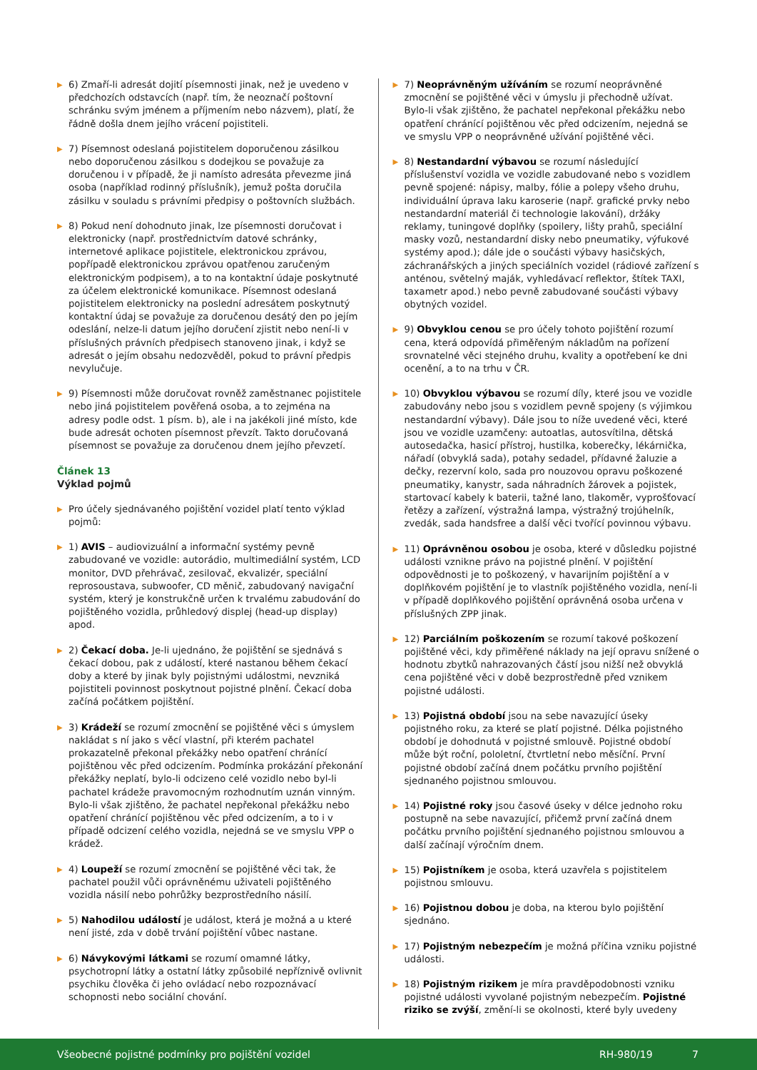▶ 6) Zmaří-li adresát dojití písemnosti jinak, než je uvedeno v předchozích odstavcích (např. tím, že neoznačí poštovní schránku svým jménem a příjmením nebo názvem), platí, že řádně došla dnem jejího vrácení pojistiteli.
▶ 7) Písemnost odeslaná pojistitelem doporučenou zásilkou nebo doporučenou zásilkou s dodejkou se považuje za doručenou i v případě, že ji namísto adresáta převezme jiná osoba (například rodinný příslušník), jemuž pošta doručila zásilku v souladu s právními předpisy o poštovních službách.
▶ 8) Pokud není dohodnuto jinak, lze písemnosti doručovat i elektronicky (např. prostřednictvím datové schránky, internetové aplikace pojistitele, elektronickou zprávou, popřípadě elektronickou zprávou opatřenou zaručeným elektronickým podpisem), a to na kontaktní údaje poskytnuté za účelem elektronické komunikace. Písemnost odeslaná pojistitelem elektronicky na poslední adresátem poskytnutý kontaktní údaj se považuje za doručenou desátý den po jejím odeslání, nelze-li datum jejího doručení zjistit nebo není-li v příslušných právních předpisech stanoveno jinak, i když se adresát o jejím obsahu nedozvěděl, pokud to právní předpis nevylučuje.
▶ 9) Písemnosti může doručovat rovněž zaměstnanec pojistitele nebo jiná pojistitelem pověřená osoba, a to zejména na adresy podle odst. 1 písm. b), ale i na jakékoli jiné místo, kde bude adresát ochoten písemnost převzít. Takto doručovaná písemnost se považuje za doručenou dnem jejího převzetí.
Článek 13
Výklad pojmů
▶ Pro účely sjednávaného pojištění vozidel platí tento výklad pojmů:
▶ 1) AVIS – audiovizuální a informační systémy pevně zabudované ve vozidle: autorádio, multimediální systém, LCD monitor, DVD přehrávač, zesilovač, ekvalizér, speciální reprosoustava, subwoofer, CD měnič, zabudovaný navigační systém, který je konstrukčně určen k trvalému zabudování do pojištěného vozidla, průhledový displej (head-up display) apod.
▶ 2) Čekací doba. Je-li ujednáno, že pojištění se sjednává s čekací dobou, pak z událostí, které nastanou během čekací doby a které by jinak byly pojistnými událostmi, nevzniká pojistiteli povinnost poskytnout pojistné plnění. Čekací doba začíná počátkem pojištění.
▶ 3) Krádeží se rozumí zmocnění se pojištěné věci s úmyslem nakládat s ní jako s věcí vlastní, při kterém pachatel prokazatelně překonal překážky nebo opatření chránící pojištěnou věc před odcizením. Podmínka prokázání překonání překážky neplatí, bylo-li odcizeno celé vozidlo nebo byl-li pachatel krádeže pravomocným rozhodnutím uznán vinným. Bylo-li však zjištěno, že pachatel nepřekonal překážku nebo opatření chránící pojištěnou věc před odcizením, a to i v případě odcizení celého vozidla, nejedná se ve smyslu VPP o krádež.
▶ 4) Loupeží se rozumí zmocnění se pojištěné věci tak, že pachatel použil vůči oprávněnému uživateli pojištěného vozidla násilí nebo pohrůžky bezprostředního násilí.
▶ 5) Nahodilou událostí je událost, která je možná a u které není jisté, zda v době trvání pojištění vůbec nastane.
▶ 6) Návykovými látkami se rozumí omamné látky, psychotropní látky a ostatní látky způsobilé nepříznivě ovlivnit psychiku člověka či jeho ovládací nebo rozpoznávací schopnosti nebo sociální chování.
▶ 7) Neoprávněným užíváním se rozumí neoprávněné zmocnění se pojištěné věci v úmyslu ji přechodně užívat. Bylo-li však zjištěno, že pachatel nepřekonal překážku nebo opatření chránící pojištěnou věc před odcizením, nejedná se ve smyslu VPP o neoprávněné užívání pojištěné věci.
▶ 8) Nestandardní výbavou se rozumí následující příslušenství vozidla ve vozidle zabudované nebo s vozidlem pevně spojené: nápisy, malby, fólie a polepy všeho druhu, individuální úprava laku karoserie (např. grafické prvky nebo nestandardní materiál či technologie lakování), držáky reklamy, tuningové doplňky (spoilery, lišty prahů, speciální masky vozů, nestandardní disky nebo pneumatiky, výfukové systémy apod.); dále jde o součásti výbavy hasičských, záchranářských a jiných speciálních vozidel (rádiové zařízení s anténou, světelný maják, vyhledávací reflektor, štítek TAXI, taxametr apod.) nebo pevně zabudované součásti výbavy obytných vozidel.
▶ 9) Obvyklou cenou se pro účely tohoto pojištění rozumí cena, která odpovídá přiměřeným nákladům na pořízení srovnatelné věci stejného druhu, kvality a opotřebení ke dni ocenění, a to na trhu v ČR.
▶ 10) Obvyklou výbavou se rozumí díly, které jsou ve vozidle zabudovány nebo jsou s vozidlem pevně spojeny (s výjimkou nestandardní výbavy). Dále jsou to níže uvedené věci, které jsou ve vozidle uzamčeny: autoatlas, autosvítilna, dětská autosedačka, hasicí přístroj, hustilka, koberečky, lékárnička, nářadí (obvyklá sada), potahy sedadel, přídavné žaluzie a dečky, rezervní kolo, sada pro nouzovou opravu poškozené pneumatiky, kanystr, sada náhradních žárovek a pojistek, startovací kabely k baterii, tažné lano, tlakoměr, vyprošťovací řetězy a zařízení, výstražná lampa, výstražný trojúhelník, zvedák, sada handsfree a další věci tvořící povinnou výbavu.
▶ 11) Oprávněnou osobou je osoba, které v důsledku pojistné události vznikne právo na pojistné plnění. V pojištění odpovědnosti je to poškozený, v havarijním pojištění a v doplňkovém pojištění je to vlastník pojištěného vozidla, není-li v případě doplňkového pojištění oprávněná osoba určena v příslušných ZPP jinak.
▶ 12) Parciálním poškozením se rozumí takové poškození pojištěné věci, kdy přiměřené náklady na její opravu snížené o hodnotu zbytků nahrazovaných částí jsou nižší než obvyklá cena pojištěné věci v době bezprostředně před vznikem pojistné události.
▶ 13) Pojistná období jsou na sebe navazující úseky pojistného roku, za které se platí pojistné. Délka pojistného období je dohodnutá v pojistné smlouvě. Pojistné období může být roční, pololetní, čtvrtletní nebo měsíční. První pojistné období začíná dnem počátku prvního pojištění sjednaného pojistnou smlouvou.
▶ 14) Pojistné roky jsou časové úseky v délce jednoho roku postupně na sebe navazující, přičemž první začíná dnem počátku prvního pojištění sjednaného pojistnou smlouvou a další začínají výročním dnem.
▶ 15) Pojistníkem je osoba, která uzavřela s pojistitelem pojistnou smlouvu.
▶ 16) Pojistnou dobou je doba, na kterou bylo pojištění sjednáno.
▶ 17) Pojistným nebezpečím je možná příčina vzniku pojistné události.
▶ 18) Pojistným rizikem je míra pravděpodobnosti vzniku pojistné události vyvolané pojistným nebezpečím. Pojistné riziko se zvýší, změní-li se okolnosti, které byly uvedeny
Všeobecné pojistné podmínky pro pojištění vozidel RH-980/19 7